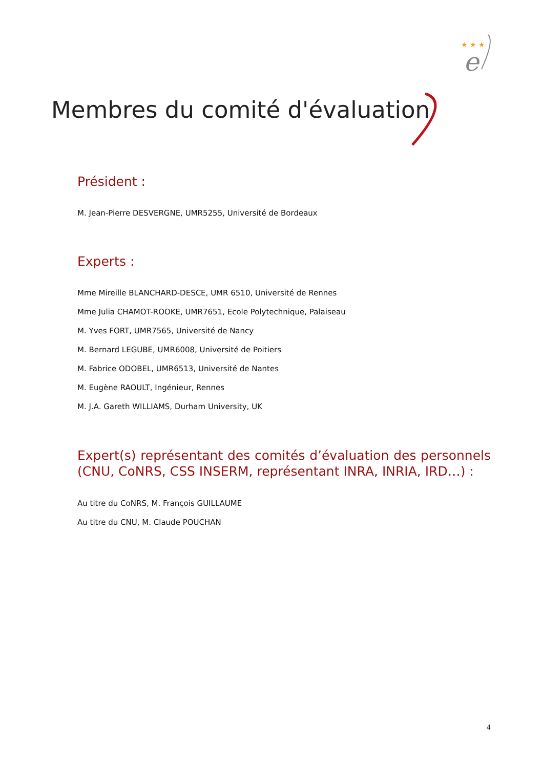★ ★ ★
e
Membres du comité d'évaluation
Président :
M. Jean-Pierre DESVERGNE, UMR5255, Université de Bordeaux
Experts :
Mme Mireille BLANCHARD-DESCE, UMR 6510, Université de Rennes
Mme Julia CHAMOT-ROOKE, UMR7651, Ecole Polytechnique, Palaiseau
M. Yves FORT, UMR7565, Université de Nancy
M. Bernard LEGUBE, UMR6008, Université de Poitiers
M. Fabrice ODOBEL, UMR6513, Université de Nantes
M. Eugène RAOULT, Ingénieur, Rennes
M. J.A. Gareth WILLIAMS, Durham University, UK
Expert(s) représentant des comités d’évaluation des personnels (CNU, CoNRS, CSS INSERM, représentant INRA, INRIA, IRD…) :
Au titre du CoNRS, M. François GUILLAUME
Au titre du CNU, M. Claude POUCHAN
4